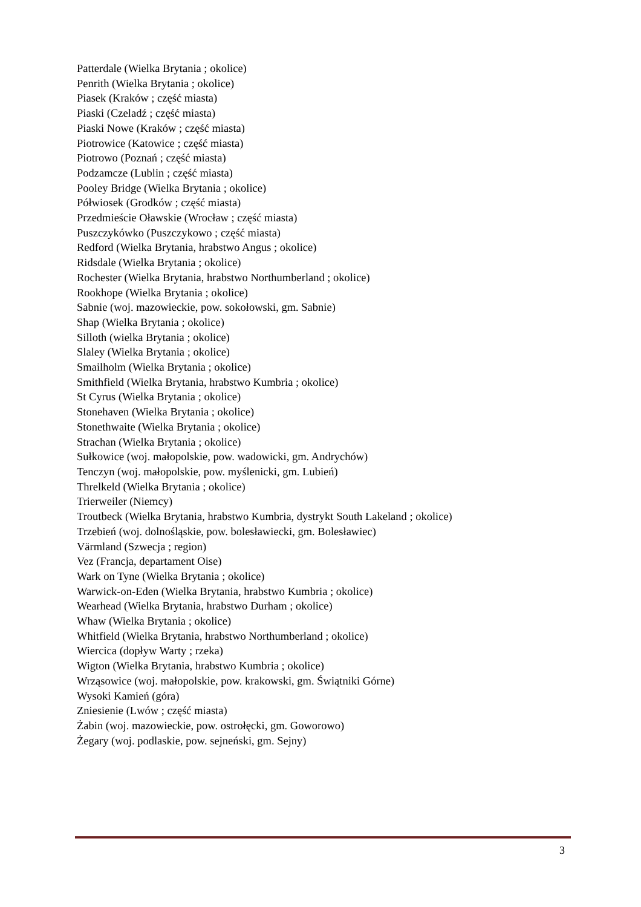Patterdale (Wielka Brytania ; okolice)
Penrith (Wielka Brytania ; okolice)
Piasek (Kraków ; część miasta)
Piaski (Czeladź ; część miasta)
Piaski Nowe (Kraków ; część miasta)
Piotrowice (Katowice ; część miasta)
Piotrowo (Poznań ; część miasta)
Podzamcze (Lublin ; część miasta)
Pooley Bridge (Wielka Brytania ; okolice)
Półwiosek (Grodków ; część miasta)
Przedmieście Oławskie (Wrocław ; część miasta)
Puszczykówko (Puszczykowo ; część miasta)
Redford (Wielka Brytania, hrabstwo Angus ; okolice)
Ridsdale (Wielka Brytania ; okolice)
Rochester (Wielka Brytania, hrabstwo Northumberland ; okolice)
Rookhope (Wielka Brytania ; okolice)
Sabnie (woj. mazowieckie, pow. sokołowski, gm. Sabnie)
Shap (Wielka Brytania ; okolice)
Silloth (wielka Brytania ; okolice)
Slaley (Wielka Brytania ; okolice)
Smailholm (Wielka Brytania ; okolice)
Smithfield (Wielka Brytania, hrabstwo Kumbria ; okolice)
St Cyrus (Wielka Brytania ; okolice)
Stonehaven (Wielka Brytania ; okolice)
Stonethwaite (Wielka Brytania ; okolice)
Strachan (Wielka Brytania ; okolice)
Sułkowice (woj. małopolskie, pow. wadowicki, gm. Andrychów)
Tenczyn (woj. małopolskie, pow. myślenicki, gm. Lubień)
Threlkeld (Wielka Brytania ; okolice)
Trierweiler (Niemcy)
Troutbeck (Wielka Brytania, hrabstwo Kumbria, dystrykt South Lakeland ; okolice)
Trzebień (woj. dolnośląskie, pow. bolesławiecki, gm. Bolesławiec)
Värmland (Szwecja ; region)
Vez (Francja, departament Oise)
Wark on Tyne (Wielka Brytania ; okolice)
Warwick-on-Eden (Wielka Brytania, hrabstwo Kumbria ; okolice)
Wearhead (Wielka Brytania, hrabstwo Durham ; okolice)
Whaw (Wielka Brytania ; okolice)
Whitfield (Wielka Brytania, hrabstwo Northumberland ; okolice)
Wiercica (dopływ Warty ; rzeka)
Wigton (Wielka Brytania, hrabstwo Kumbria ; okolice)
Wrząsowice (woj. małopolskie, pow. krakowski, gm. Świątniki Górne)
Wysoki Kamień (góra)
Zniesienie (Lwów ; część miasta)
Żabin (woj. mazowieckie, pow. ostrołęcki, gm. Goworowo)
Żegary (woj. podlaskie, pow. sejneński, gm. Sejny)
3